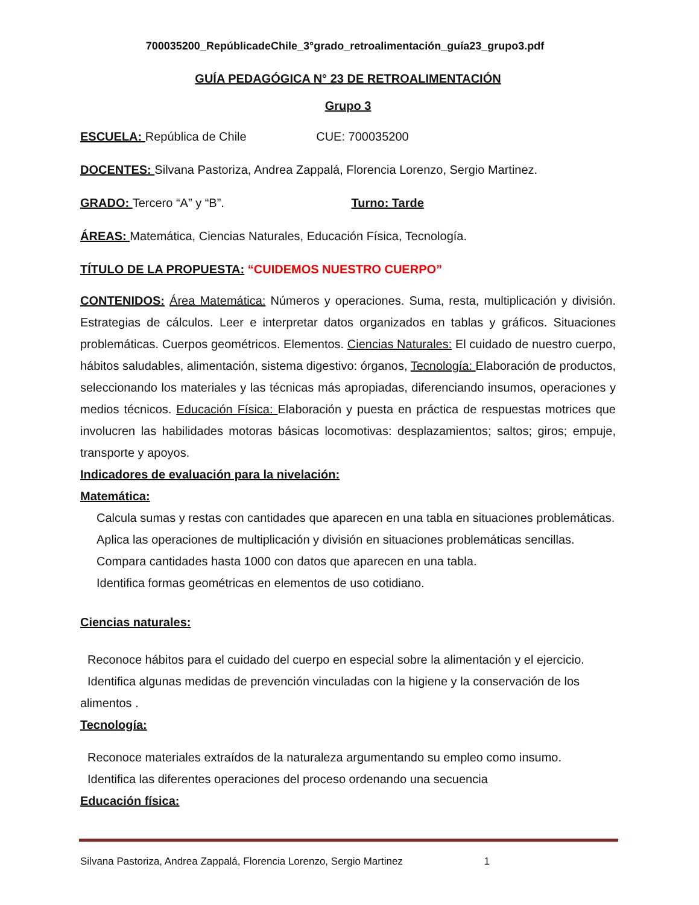700035200_RepúblicadeChile_3°grado_retroalimentación_guía23_grupo3.pdf
GUÍA PEDAGÓGICA N° 23 DE RETROALIMENTACIÓN
Grupo 3
ESCUELA: República de Chile CUE: 700035200
DOCENTES: Silvana Pastoriza, Andrea Zappalá, Florencia Lorenzo, Sergio Martinez.
GRADO: Tercero “A” y “B”. Turno: Tarde
ÁREAS: Matemática, Ciencias Naturales, Educación Física, Tecnología.
TÍTULO DE LA PROPUESTA: “CUIDEMOS NUESTRO CUERPO”
CONTENIDOS: Área Matemática: Números y operaciones. Suma, resta, multiplicación y división. Estrategias de cálculos. Leer e interpretar datos organizados en tablas y gráficos. Situaciones problemáticas. Cuerpos geométricos. Elementos. Ciencias Naturales: El cuidado de nuestro cuerpo, hábitos saludables, alimentación, sistema digestivo: órganos, Tecnología: Elaboración de productos, seleccionando los materiales y las técnicas más apropiadas, diferenciando insumos, operaciones y medios técnicos. Educación Física: Elaboración y puesta en práctica de respuestas motrices que involucren las habilidades motoras básicas locomotivas: desplazamientos; saltos; giros; empuje, transporte y apoyos.
Indicadores de evaluación para la nivelación:
Matemática:
Calcula sumas y restas con cantidades que aparecen en una tabla en situaciones problemáticas.
Aplica las operaciones de multiplicación y división en situaciones problemáticas sencillas.
Compara cantidades hasta 1000 con datos que aparecen en una tabla.
Identifica formas geométricas en elementos de uso cotidiano.
Ciencias naturales:
Reconoce hábitos para el cuidado del cuerpo en especial sobre la alimentación y el ejercicio.
Identifica algunas medidas de prevención vinculadas con la higiene y la conservación de los
alimentos .
Tecnología:
Reconoce materiales extraídos de la naturaleza argumentando su empleo como insumo.
Identifica las diferentes operaciones del proceso ordenando una secuencia
Educación física:
Silvana Pastoriza, Andrea Zappalá, Florencia Lorenzo, Sergio Martinez 1